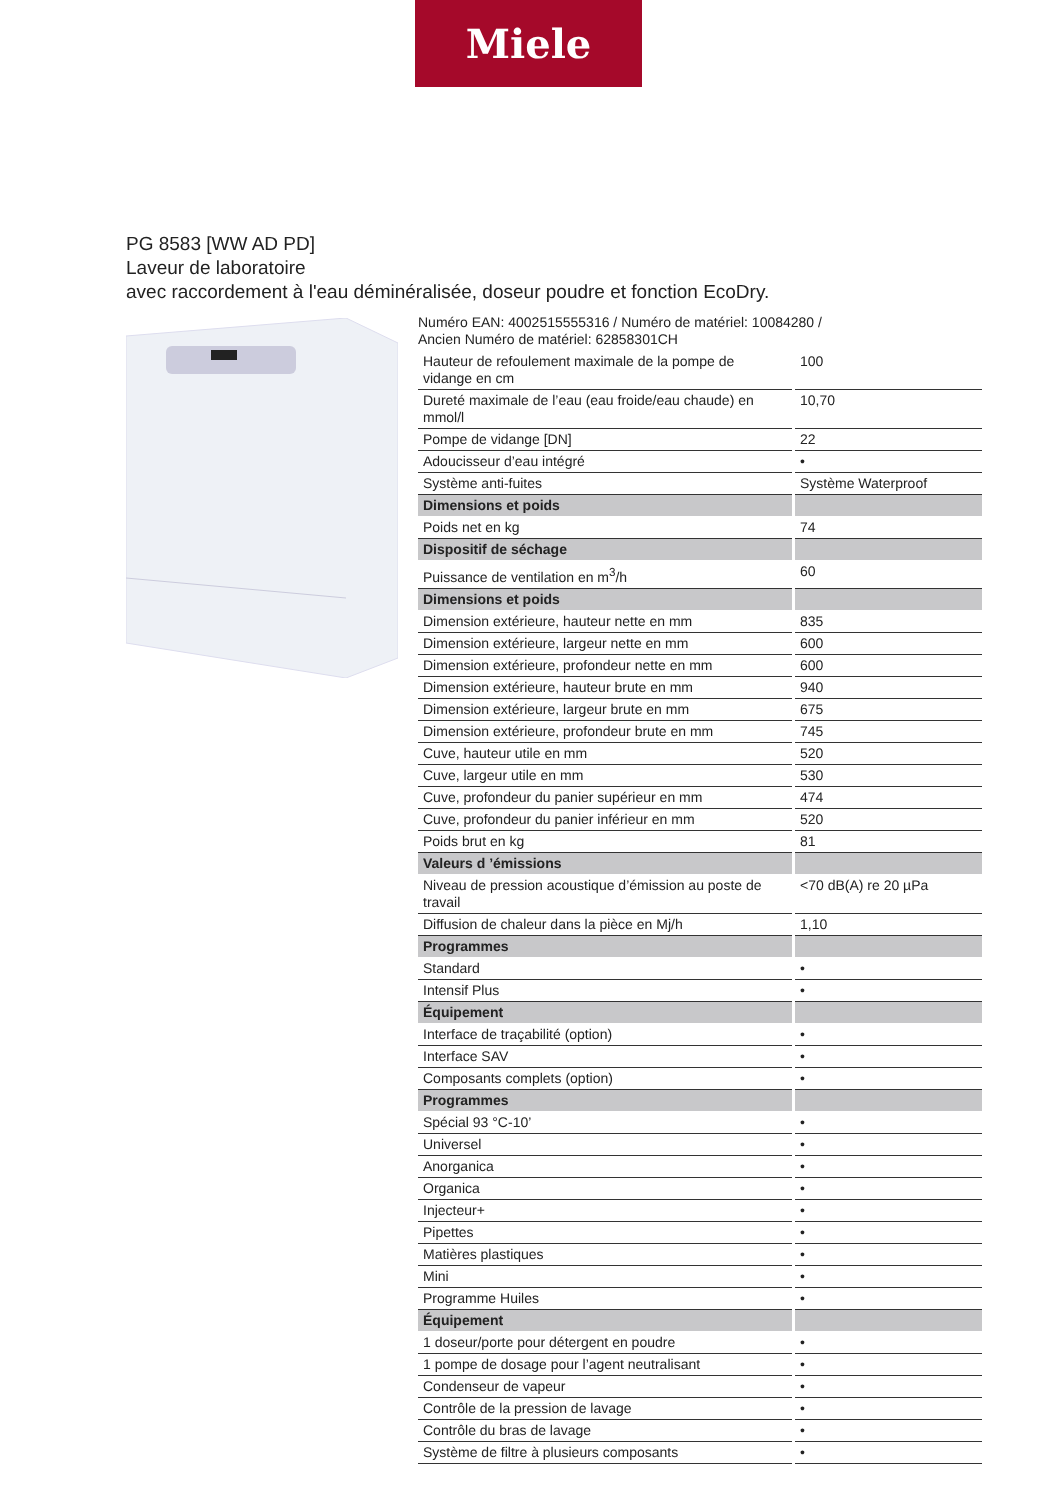Miele
PG 8583 [WW AD PD]
Laveur de laboratoire
avec raccordement à l'eau déminéralisée, doseur poudre et fonction EcoDry.
Numéro EAN: 4002515555316 / Numéro de matériel: 10084280 /
Ancien Numéro de matériel: 62858301CH
| Hauteur de refoulement maximale de la pompe de vidange en cm | 100 |
| Dureté maximale de l’eau (eau froide/eau chaude) en mmol/l | 10,70 |
| Pompe de vidange [DN] | 22 |
| Adoucisseur d’eau intégré | • |
| Système anti-fuites | Système Waterproof |
| Dimensions et poids | |
| Poids net en kg | 74 |
| Dispositif de séchage | |
| Puissance de ventilation en m<sup>3</sup>/h | 60 |
| Dimensions et poids | |
| Dimension extérieure, hauteur nette en mm | 835 |
| Dimension extérieure, largeur nette en mm | 600 |
| Dimension extérieure, profondeur nette en mm | 600 |
| Dimension extérieure, hauteur brute en mm | 940 |
| Dimension extérieure, largeur brute en mm | 675 |
| Dimension extérieure, profondeur brute en mm | 745 |
| Cuve, hauteur utile en mm | 520 |
| Cuve, largeur utile en mm | 530 |
| Cuve, profondeur du panier supérieur en mm | 474 |
| Cuve, profondeur du panier inférieur en mm | 520 |
| Poids brut en kg | 81 |
| Valeurs d ’émissions | |
| Niveau de pression acoustique d’émission au poste de travail | <70 dB(A) re 20 µPa |
| Diffusion de chaleur dans la pièce en Mj/h | 1,10 |
| Programmes | |
| Standard | • |
| Intensif Plus | • |
| Équipement | |
| Interface de traçabilité (option) | • |
| Interface SAV | • |
| Composants complets (option) | • |
| Programmes | |
| Spécial 93 °C-10’ | • |
| Universel | • |
| Anorganica | • |
| Organica | • |
| Injecteur+ | • |
| Pipettes | • |
| Matières plastiques | • |
| Mini | • |
| Programme Huiles | • |
| Équipement | |
| 1 doseur/porte pour détergent en poudre | • |
| 1 pompe de dosage pour l’agent neutralisant | • |
| Condenseur de vapeur | • |
| Contrôle de la pression de lavage | • |
| Contrôle du bras de lavage | • |
| Système de filtre à plusieurs composants | • |